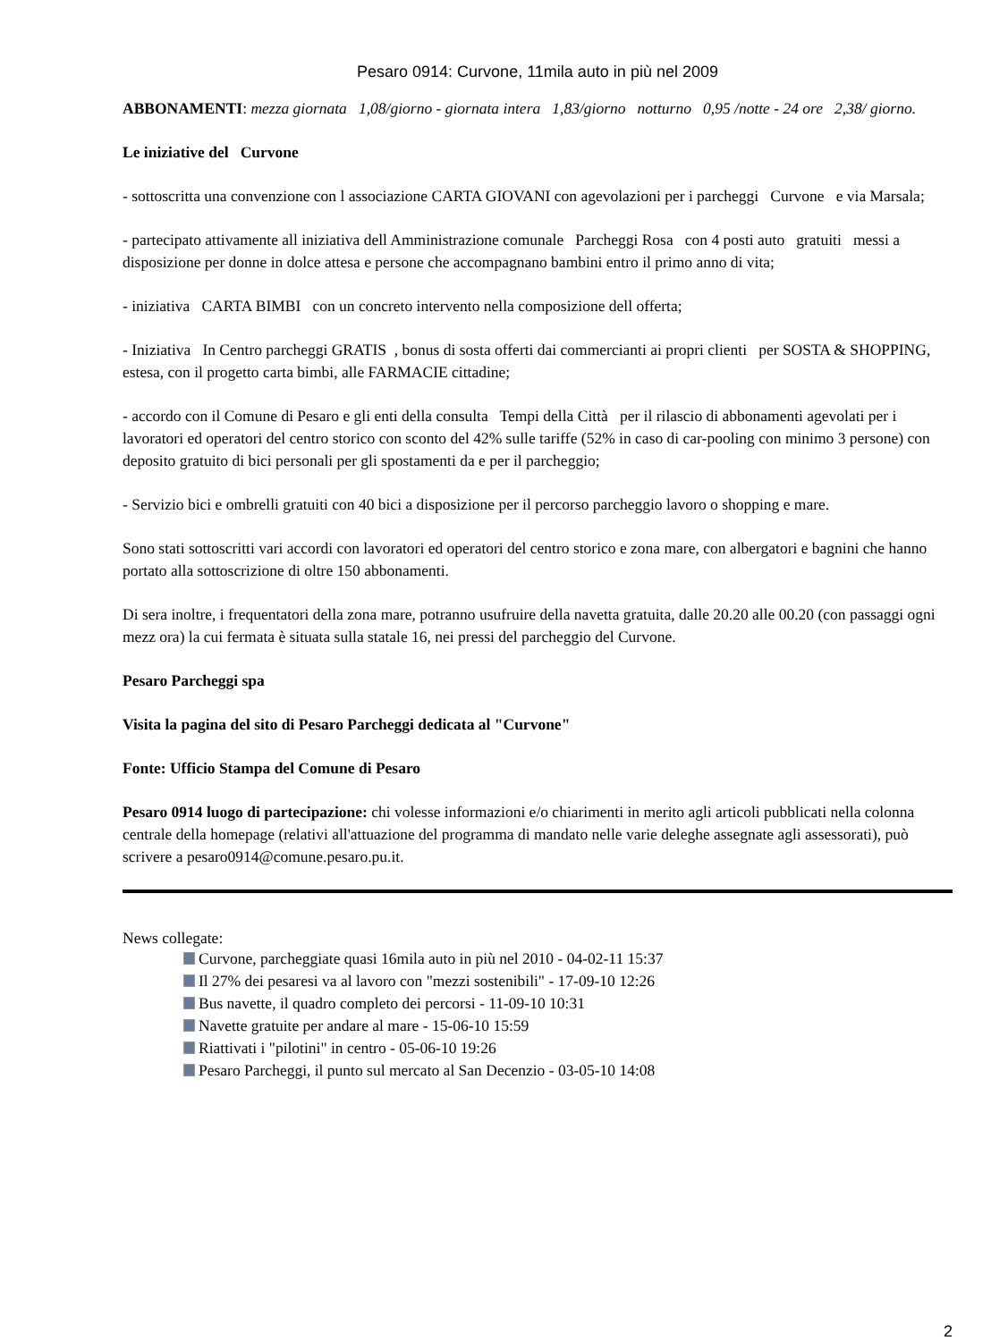Pesaro 0914: Curvone, 11mila auto in più nel 2009
ABBONAMENTI: mezza giornata 1,08/giorno - giornata intera 1,83/giorno notturno 0,95 /notte - 24 ore 2,38/ giorno.
Le iniziative del Curvone
- sottoscritta una convenzione con l associazione CARTA GIOVANI con agevolazioni per i parcheggi Curvone e via Marsala;
- partecipato attivamente all iniziativa dell Amministrazione comunale Parcheggi Rosa con 4 posti auto gratuiti messi a disposizione per donne in dolce attesa e persone che accompagnano bambini entro il primo anno di vita;
- iniziativa CARTA BIMBI con un concreto intervento nella composizione dell offerta;
- Iniziativa In Centro parcheggi GRATIS , bonus di sosta offerti dai commercianti ai propri clienti per SOSTA & SHOPPING, estesa, con il progetto carta bimbi, alle FARMACIE cittadine;
- accordo con il Comune di Pesaro e gli enti della consulta Tempi della Città per il rilascio di abbonamenti agevolati per i lavoratori ed operatori del centro storico con sconto del 42% sulle tariffe (52% in caso di car-pooling con minimo 3 persone) con deposito gratuito di bici personali per gli spostamenti da e per il parcheggio;
- Servizio bici e ombrelli gratuiti con 40 bici a disposizione per il percorso parcheggio lavoro o shopping e mare.
Sono stati sottoscritti vari accordi con lavoratori ed operatori del centro storico e zona mare, con albergatori e bagnini che hanno portato alla sottoscrizione di oltre 150 abbonamenti.
Di sera inoltre, i frequentatori della zona mare, potranno usufruire della navetta gratuita, dalle 20.20 alle 00.20 (con passaggi ogni mezz ora) la cui fermata è situata sulla statale 16, nei pressi del parcheggio del Curvone.
Pesaro Parcheggi spa
Visita la pagina del sito di Pesaro Parcheggi dedicata al "Curvone"
Fonte: Ufficio Stampa del Comune di Pesaro
Pesaro 0914 luogo di partecipazione: chi volesse informazioni e/o chiarimenti in merito agli articoli pubblicati nella colonna centrale della homepage (relativi all'attuazione del programma di mandato nelle varie deleghe assegnate agli assessorati), può scrivere a pesaro0914@comune.pesaro.pu.it.
News collegate:
Curvone, parcheggiate quasi 16mila auto in più nel 2010 - 04-02-11 15:37
Il 27% dei pesaresi va al lavoro con "mezzi sostenibili" - 17-09-10 12:26
Bus navette, il quadro completo dei percorsi - 11-09-10 10:31
Navette gratuite per andare al mare - 15-06-10 15:59
Riattivati i "pilotini" in centro - 05-06-10 19:26
Pesaro Parcheggi, il punto sul mercato al San Decenzio - 03-05-10 14:08
2